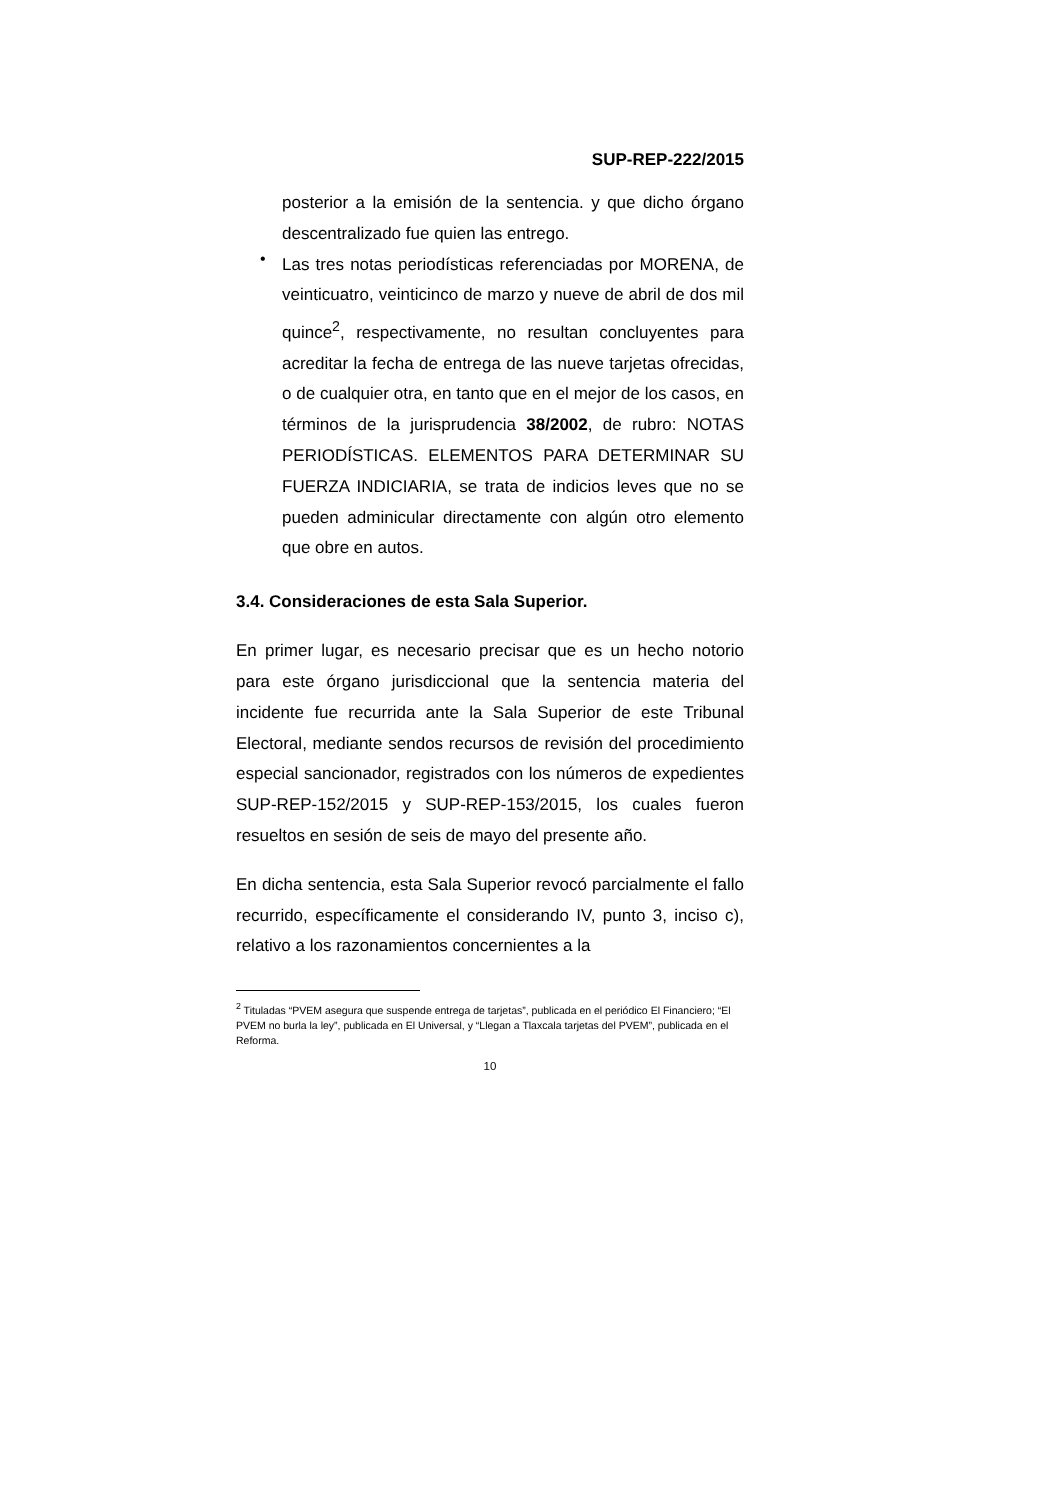SUP-REP-222/2015
posterior a la emisión de la sentencia. y que dicho órgano descentralizado fue quien las entrego.
•
Las tres notas periodísticas referenciadas por MORENA, de veinticuatro, veinticinco de marzo y nueve de abril de dos mil quince<sup>2</sup>, respectivamente, no resultan concluyentes para acreditar la fecha de entrega de las nueve tarjetas ofrecidas, o de cualquier otra, en tanto que en el mejor de los casos, en términos de la jurisprudencia 38/2002, de rubro: NOTAS PERIODÍSTICAS. ELEMENTOS PARA DETERMINAR SU FUERZA INDICIARIA, se trata de indicios leves que no se pueden adminicular directamente con algún otro elemento que obre en autos.
3.4. Consideraciones de esta Sala Superior.
En primer lugar, es necesario precisar que es un hecho notorio para este órgano jurisdiccional que la sentencia materia del incidente fue recurrida ante la Sala Superior de este Tribunal Electoral, mediante sendos recursos de revisión del procedimiento especial sancionador, registrados con los números de expedientes SUP-REP-152/2015 y SUP-REP-153/2015, los cuales fueron resueltos en sesión de seis de mayo del presente año.
En dicha sentencia, esta Sala Superior revocó parcialmente el fallo recurrido, específicamente el considerando IV, punto 3, inciso c), relativo a los razonamientos concernientes a la
<sup>2</sup> Tituladas “PVEM asegura que suspende entrega de tarjetas”, publicada en el periódico El Financiero; “El PVEM no burla la ley”, publicada en El Universal, y “Llegan a Tlaxcala tarjetas del PVEM”, publicada en el Reforma.
10